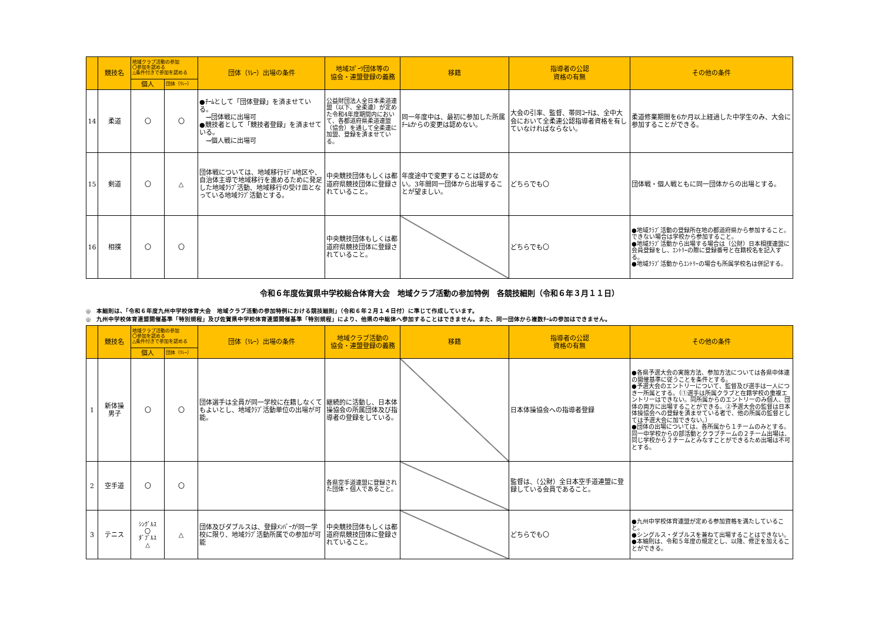| | 競技名 | 地域クラブ活動の参加 〇参加を認める △条件付きで参加を認める | | 団体（ﾘﾚｰ）出場の条件 | 地域ｽﾎﾟｰﾂ団体等の 協会・連盟登録の義務 | 移籍 | 指導者の公認 資格の有無 | その他の条件 |
| --- | --- | --- | --- | --- | --- | --- | --- | --- |
| | | 個人 | 団体（ﾘﾚｰ） | | | | | |
| 14 | 柔道 | 〇 | 〇 | ●ﾁｰﾑとして「団体登録」を済ませている。 →団体戦に出場可 ●競技者として「競技者登録」を済ませている。 →個人戦に出場可 | 公益財団法人全日本柔道連盟（以下、全柔連）が定めた令和4年度期間内において、各都道府県柔道連盟（協会）を通して全柔連に加盟、登録を済ませている。 | 同一年度中は、最初に参加した所属ﾁｰﾑからの変更は認めない。 | 大会の引率、監督、帯同ｺｰﾁは、全中大会において全柔連公認指導者資格を有していなければならない。 | 柔道修業期間を6か月以上経過した中学生のみ、大会に参加することができる。 |
| 15 | 剣道 | 〇 | △ | 団体戦については、地域移行ﾓﾃﾞﾙ地区や、自治体主導で地域移行を進めるために発足した地域ｸﾗﾌﾞ活動、地域移行の受け皿となっている地域ｸﾗﾌﾞ活動とする。 | 中央競技団体もしくは都道府県競技団体に登録されていること。 | 年度途中で変更することは認めない。3年間同一団体から出場することが望ましい。 | どちらでも〇 | 団体戦・個人戦ともに同一団体からの出場とする。 |
| 16 | 相撲 | 〇 | 〇 | | 中央競技団体もしくは都道府県競技団体に登録されていること。 | | どちらでも〇 | ●地域ｸﾗﾌﾞ活動の登録所在地の都道府県から参加すること。できない場合は学校から参加すること。 ●地域ｸﾗﾌﾞ活動から出場する場合は（公財）日本相撲連盟に会員登録をし、ｴﾝﾄﾘｰの際に登録番号と在籍校名を記入する。 ●地域ｸﾗﾌﾞ活動からｴﾝﾄﾘｰの場合も所属学校名は併記する。 |
令和６年度佐賀県中学校総合体育大会　地域クラブ活動の参加特例　各競技細則（令和６年３月１１日）
◎　本細則は、「令和６年度九州中学校体育大会　地域クラブ活動の参加特例における競技細則」（令和６年２月１４日付）に準じて作成しています。
◎　九州中学校体育連盟開催基準「特別規程」及び佐賀県中学校体育連盟開催基準「特別規程」により、他県の中総体へ参加することはできません。また、同一団体から複数ﾁｰﾑの参加はできません。
| | 競技名 | 地域クラブ活動の参加 〇参加を認める △条件付きで参加を認める | | 団体（ﾘﾚｰ）出場の条件 | 地域クラブ活動の 協会・連盟登録の義務 | 移籍 | 指導者の公認 資格の有無 | その他の条件 |
| --- | --- | --- | --- | --- | --- | --- | --- | --- |
| | | 個人 | 団体（ﾘﾚｰ） | | | | | |
| 1 | 新体操 男子 | 〇 | 〇 | 団体選手は全員が同一学校に在籍しなくてもよいとし、地域ｸﾗﾌﾞ活動単位の出場が可能。 | 継続的に活動し、日本体操協会の所属団体及び指導者の登録をしている。 | | 日本体操協会への指導者登録 | ●各県予選大会の実施方法、参加方法については各県中体連の開催基準に従うことを条件とする。 ●予選大会のエントリーについて、監督及び選手は一人につき一所属とする。（①選手は所属クラブと在籍学校の重複エントリーはできない。同所属からのエントリーのみ個人、団体の両方に出場することができる。②予選大会の監督は日本体操協会への登録を済ませている者で、他の所属の監督としては予選大会に加できない。） ●団体の出場については、各所属から１チームのみとする。同一中学校からの部活動とクラブチームの２チーム出場は、同じ学校から２チームとみなすことができるため出場は不可とする。 |
| 2 | 空手道 | 〇 | 〇 | | 各県空手道連盟に登録された団体・個人であること。 | | 監督は、（公財）全日本空手道連盟に登録している会員であること。 | |
| 3 | テニス | ｼﾝｸﾞﾙｽ 〇 ﾀﾞﾌﾞﾙｽ △ | △ | 団体及びダブルスは、登録ﾒﾝﾊﾞｰが同一学校に限り、地域ｸﾗﾌﾞ活動所属での参加が可能 | 中央競技団体もしくは都道府県競技団体に登録されていること。 | | どちらでも〇 | ●九州中学校体育連盟が定める参加資格を満たしていること。 ●シングルス・ダブルスを兼ねて出場することはできない。 ●本細則は、令和５年度の規定とし、以降、修正を加えることができる。 |